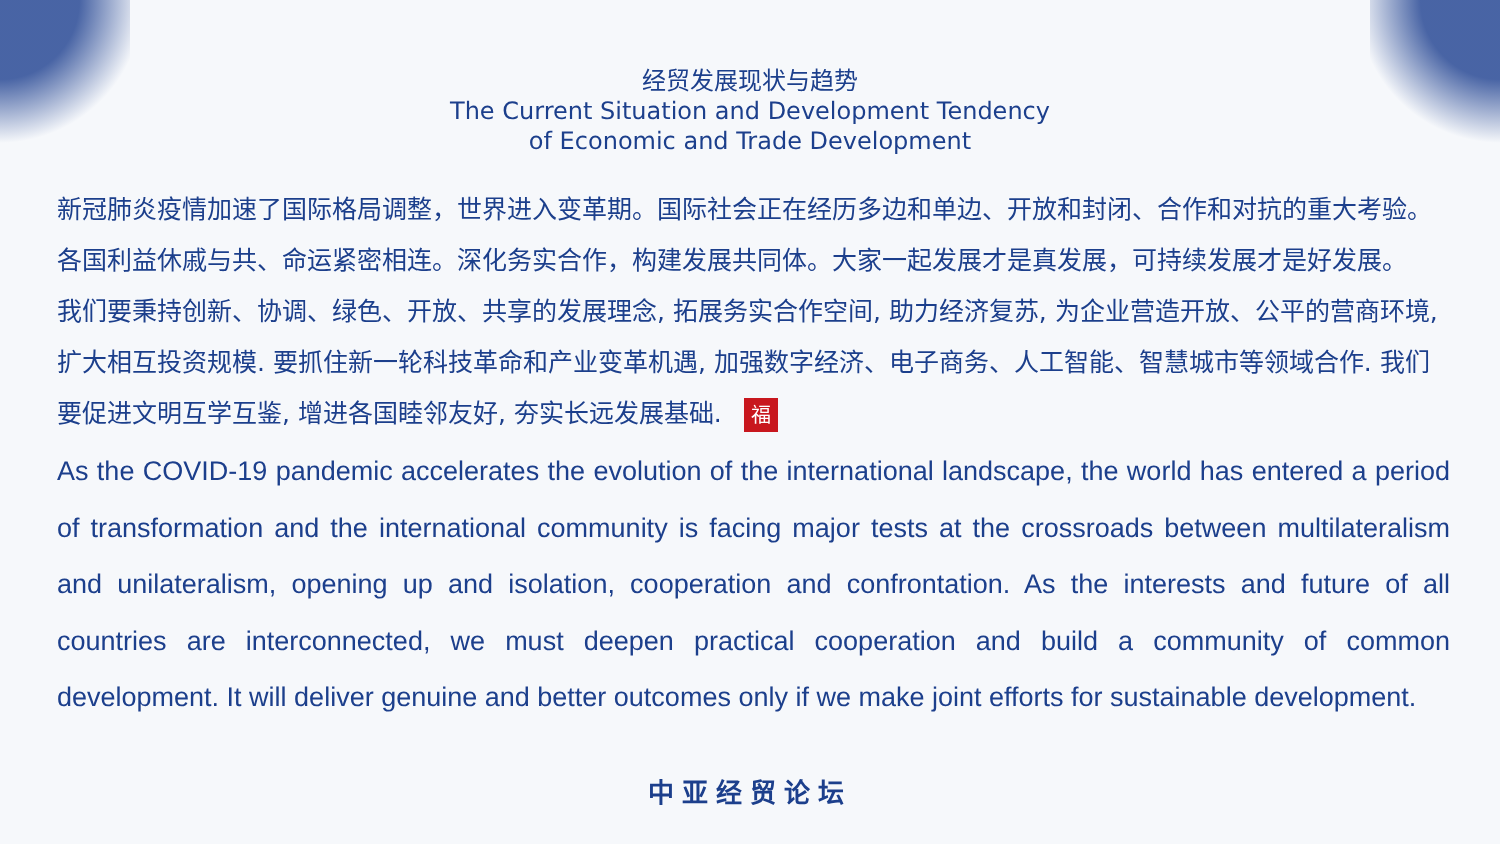经贸发展现状与趋势
The Current Situation and Development Tendency
of Economic and Trade Development
新冠肺炎疫情加速了国际格局调整，世界进入变革期。国际社会正在经历多边和单边、开放和封闭、合作和对抗的重大考验。各国利益休戚与共、命运紧密相连。深化务实合作，构建发展共同体。大家一起发展才是真发展，可持续发展才是好发展。
我们要秉持创新、协调、绿色、开放、共享的发展理念, 拓展务实合作空间, 助力经济复苏, 为企业营造开放、公平的营商环境, 扩大相互投资规模. 要抓住新一轮科技革命和产业变革机遇, 加强数字经济、电子商务、人工智能、智慧城市等领域合作. 我们要促进文明互学互鉴, 增进各国睦邻友好, 夯实长远发展基础. 福
As the COVID-19 pandemic accelerates the evolution of the international landscape, the world has entered a period of transformation and the international community is facing major tests at the crossroads between multilateralism and unilateralism, opening up and isolation, cooperation and confrontation. As the interests and future of all countries are interconnected, we must deepen practical cooperation and build a community of common development. It will deliver genuine and better outcomes only if we make joint efforts for sustainable development.
中亚经贸论坛